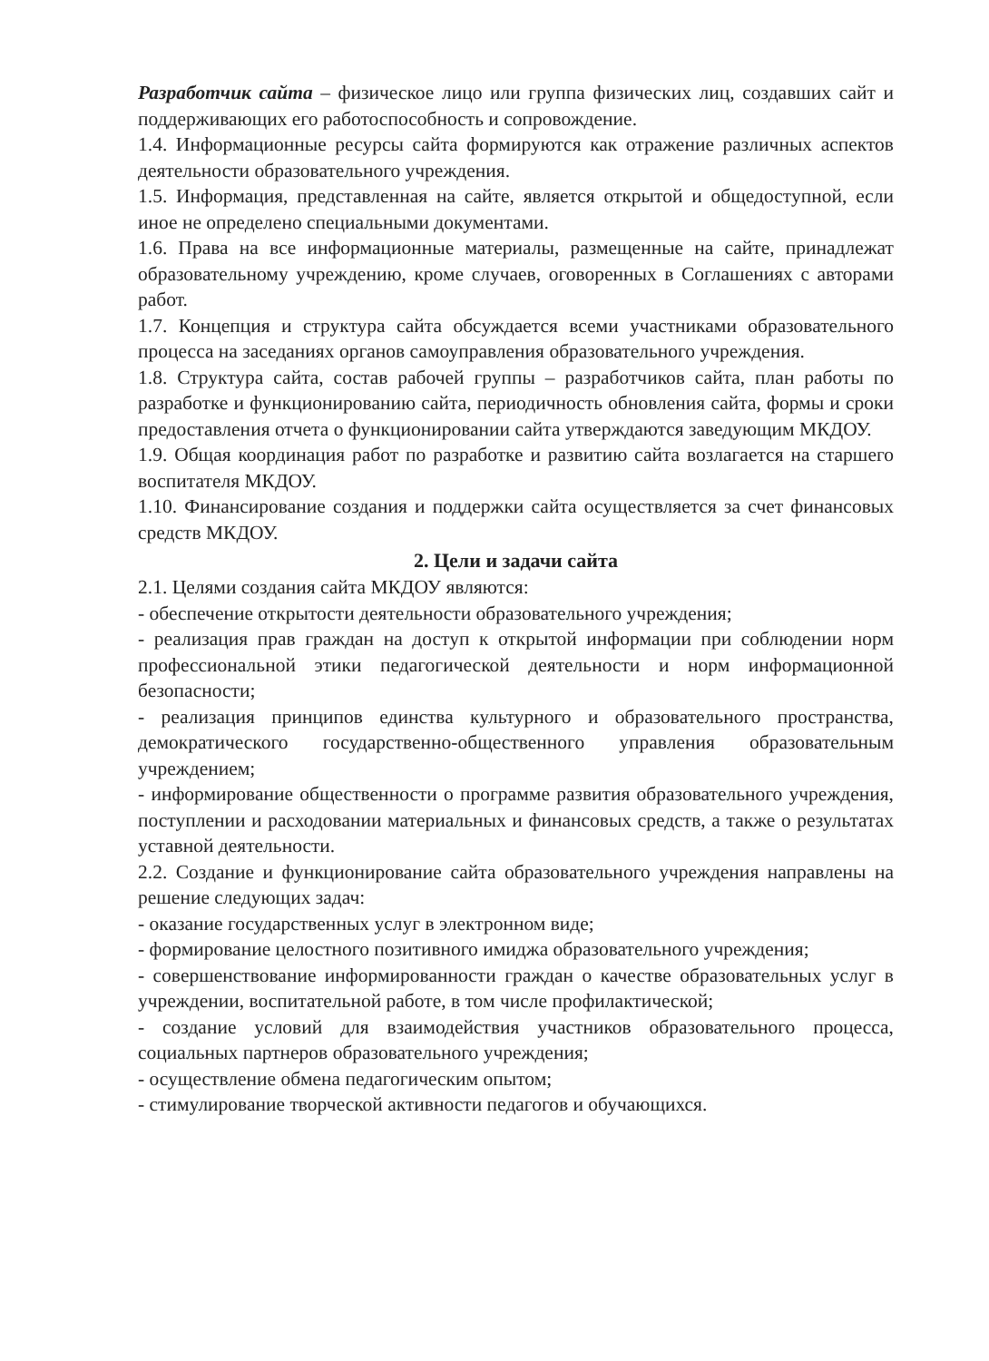Разработчик сайта – физическое лицо или группа физических лиц, создавших сайт и поддерживающих его работоспособность и сопровождение.
1.4. Информационные ресурсы сайта формируются как отражение различных аспектов деятельности образовательного учреждения.
1.5. Информация, представленная на сайте, является открытой и общедоступной, если иное не определено специальными документами.
1.6. Права на все информационные материалы, размещенные на сайте, принадлежат образовательному учреждению, кроме случаев, оговоренных в Соглашениях с авторами работ.
1.7. Концепция и структура сайта обсуждается всеми участниками образовательного процесса на заседаниях органов самоуправления образовательного учреждения.
1.8. Структура сайта, состав рабочей группы – разработчиков сайта, план работы по разработке и функционированию сайта, периодичность обновления сайта, формы и сроки предоставления отчета о функционировании сайта утверждаются заведующим МКДОУ.
1.9. Общая координация работ по разработке и развитию сайта возлагается на старшего воспитателя МКДОУ.
1.10. Финансирование создания и поддержки сайта осуществляется за счет финансовых средств МКДОУ.
2. Цели и задачи сайта
2.1. Целями создания сайта МКДОУ являются:
- обеспечение открытости деятельности образовательного учреждения;
- реализация прав граждан на доступ к открытой информации при соблюдении норм профессиональной этики педагогической деятельности и норм информационной безопасности;
- реализация принципов единства культурного и образовательного пространства, демократического государственно-общественного управления образовательным учреждением;
- информирование общественности о программе развития образовательного учреждения, поступлении и расходовании материальных и финансовых средств, а также о результатах уставной деятельности.
2.2. Создание и функционирование сайта образовательного учреждения направлены на решение следующих задач:
- оказание государственных услуг в электронном виде;
- формирование целостного позитивного имиджа образовательного учреждения;
- совершенствование информированности граждан о качестве образовательных услуг в учреждении, воспитательной работе, в том числе профилактической;
- создание условий для взаимодействия участников образовательного процесса, социальных партнеров образовательного учреждения;
- осуществление обмена педагогическим опытом;
- стимулирование творческой активности педагогов и обучающихся.